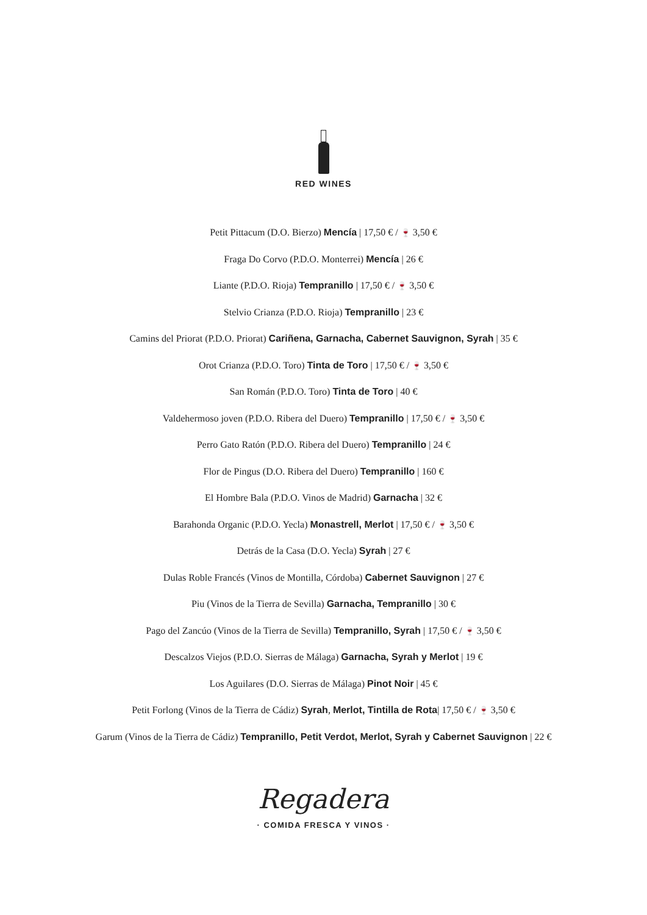RED WINES
Petit Pittacum (D.O. Bierzo) Mencía | 17,50 € / 🍷 3,50 €
Fraga Do Corvo (P.D.O. Monterrei) Mencía | 26 €
Liante (P.D.O. Rioja) Tempranillo | 17,50 € / 🍷 3,50 €
Stelvio Crianza (P.D.O. Rioja) Tempranillo | 23 €
Camins del Priorat (P.D.O. Priorat) Cariñena, Garnacha, Cabernet Sauvignon, Syrah | 35 €
Orot Crianza (P.D.O. Toro) Tinta de Toro | 17,50 € / 🍷 3,50 €
San Román (P.D.O. Toro) Tinta de Toro | 40 €
Valdehermoso joven (P.D.O. Ribera del Duero) Tempranillo | 17,50 € / 🍷 3,50 €
Perro Gato Ratón (P.D.O. Ribera del Duero) Tempranillo | 24 €
Flor de Pingus (D.O. Ribera del Duero) Tempranillo | 160 €
El Hombre Bala (P.D.O. Vinos de Madrid) Garnacha | 32 €
Barahonda Organic (P.D.O. Yecla) Monastrell, Merlot | 17,50 € / 🍷 3,50 €
Detrás de la Casa (D.O. Yecla) Syrah | 27 €
Dulas Roble Francés (Vinos de Montilla, Córdoba) Cabernet Sauvignon | 27 €
Piu (Vinos de la Tierra de Sevilla) Garnacha, Tempranillo | 30 €
Pago del Zancúo (Vinos de la Tierra de Sevilla) Tempranillo, Syrah | 17,50 € / 🍷 3,50 €
Descalzos Viejos (P.D.O. Sierras de Málaga) Garnacha, Syrah y Merlot | 19 €
Los Aguilares (D.O. Sierras de Málaga) Pinot Noir | 45 €
Petit Forlong (Vinos de la Tierra de Cádiz) Syrah, Merlot, Tintilla de Rota| 17,50 € / 🍷 3,50 €
Garum (Vinos de la Tierra de Cádiz) Tempranillo, Petit Verdot, Merlot, Syrah y Cabernet Sauvignon | 22 €
Regadera
· COMIDA FRESCA Y VINOS ·